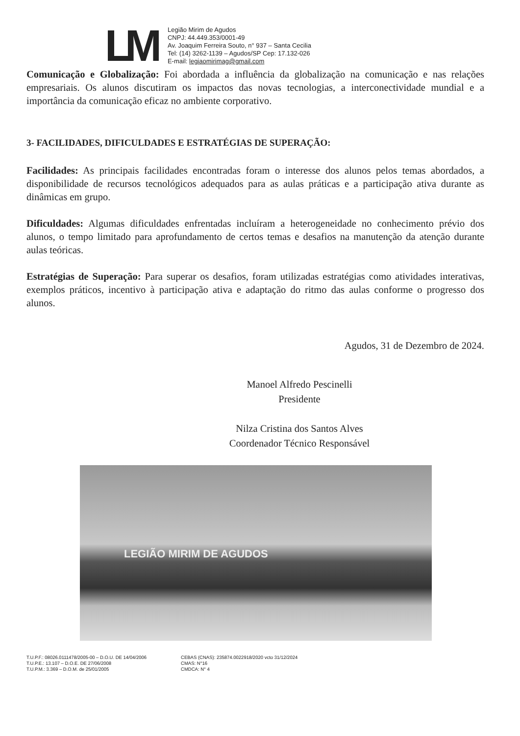LM
Legião Mirim de Agudos
CNPJ: 44.449.353/0001-49
Av. Joaquim Ferreira Souto, n° 937 – Santa Cecilia
Tel: (14) 3262-1139 – Agudos/SP Cep: 17.132-026
E-mail: legiaomirimag@gmail.com
Comunicação e Globalização: Foi abordada a influência da globalização na comunicação e nas relações empresariais. Os alunos discutiram os impactos das novas tecnologias, a interconectividade mundial e a importância da comunicação eficaz no ambiente corporativo.
3- FACILIDADES, DIFICULDADES E ESTRATÉGIAS DE SUPERAÇÃO:
Facilidades: As principais facilidades encontradas foram o interesse dos alunos pelos temas abordados, a disponibilidade de recursos tecnológicos adequados para as aulas práticas e a participação ativa durante as dinâmicas em grupo.
Dificuldades: Algumas dificuldades enfrentadas incluíram a heterogeneidade no conhecimento prévio dos alunos, o tempo limitado para aprofundamento de certos temas e desafios na manutenção da atenção durante aulas teóricas.
Estratégias de Superação: Para superar os desafios, foram utilizadas estratégias como atividades interativas, exemplos práticos, incentivo à participação ativa e adaptação do ritmo das aulas conforme o progresso dos alunos.
Agudos, 31 de Dezembro de 2024.
Manoel Alfredo Pescinelli
Presidente
Nilza Cristina dos Santos Alves
Coordenador Técnico Responsável
LEGIÃO MIRIM DE AGUDOS
T.U.P.F.: 08026.0111478/2005-00 – D.O.U. DE 14/04/2006
T.U.P.E.: 13.107 – D.O.E. DE 27/06/2008
T.U.P.M.: 3.369 – D.O.M. de 25/01/2005
CEBAS (CNAS): 235874.0022918/2020 vcto 31/12/2024
CMAS: N°16
CMDCA: N° 4